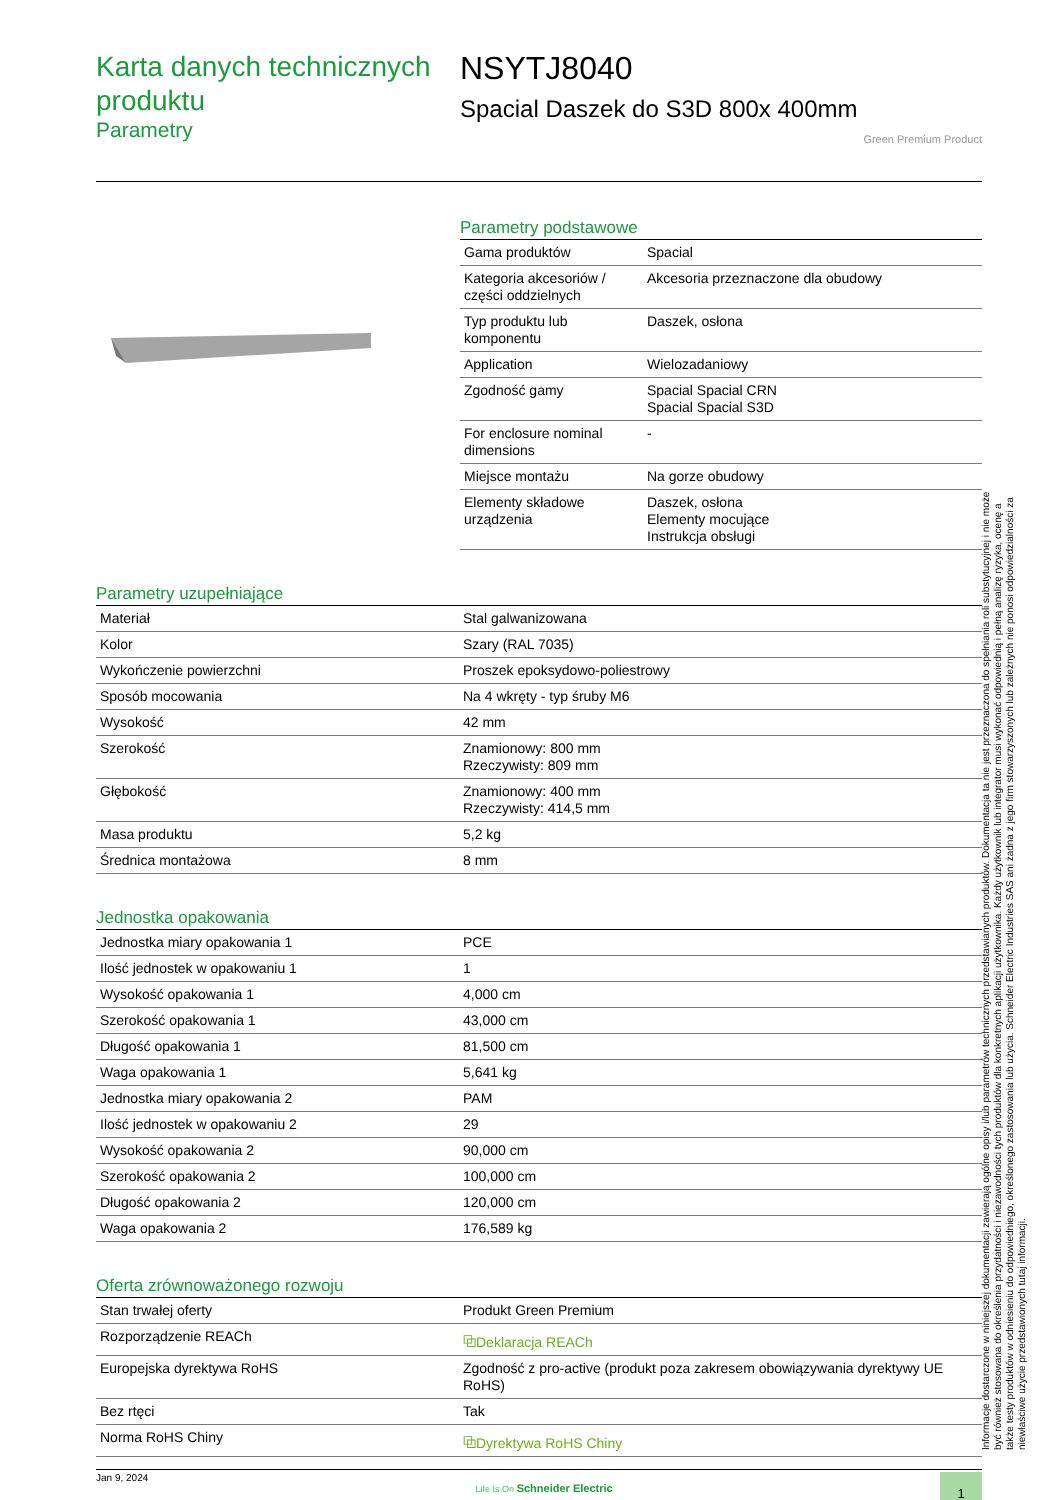Karta danych technicznych produktu
Parametry
NSYTJ8040
Spacial Daszek do S3D 800x 400mm
Green Premium Product
Parametry podstawowe
| Gama produktów | Spacial |
| Kategoria akcesoriów / części oddzielnych | Akcesoria przeznaczone dla obudowy |
| Typ produktu lub komponentu | Daszek, osłona |
| Application | Wielozadaniowy |
| Zgodność gamy | Spacial Spacial CRN Spacial Spacial S3D |
| For enclosure nominal dimensions | - |
| Miejsce montażu | Na gorze obudowy |
| Elementy składowe urządzenia | Daszek, osłona Elementy mocujące Instrukcja obsługi |
Parametry uzupełniające
| Materiał | Stal galwanizowana |
| Kolor | Szary (RAL 7035) |
| Wykończenie powierzchni | Proszek epoksydowo-poliestrowy |
| Sposób mocowania | Na 4 wkręty - typ śruby M6 |
| Wysokość | 42 mm |
| Szerokość | Znamionowy: 800 mm Rzeczywisty: 809 mm |
| Głębokość | Znamionowy: 400 mm Rzeczywisty: 414,5 mm |
| Masa produktu | 5,2 kg |
| Średnica montażowa | 8 mm |
Jednostka opakowania
| Jednostka miary opakowania 1 | PCE |
| Ilość jednostek w opakowaniu 1 | 1 |
| Wysokość opakowania 1 | 4,000 cm |
| Szerokość opakowania 1 | 43,000 cm |
| Długość opakowania 1 | 81,500 cm |
| Waga opakowania 1 | 5,641 kg |
| Jednostka miary opakowania 2 | PAM |
| Ilość jednostek w opakowaniu 2 | 29 |
| Wysokość opakowania 2 | 90,000 cm |
| Szerokość opakowania 2 | 100,000 cm |
| Długość opakowania 2 | 120,000 cm |
| Waga opakowania 2 | 176,589 kg |
Oferta zrównoważonego rozwoju
| Stan trwałej oferty | Produkt Green Premium |
| Rozporządzenie REACh | ⧉Deklaracja REACh |
| Europejska dyrektywa RoHS | Zgodność z pro-active (produkt poza zakresem obowiązywania dyrektywy UE RoHS) |
| Bez rtęci | Tak |
| Norma RoHS Chiny | ⧉Dyrektywa RoHS Chiny |
Jan 9, 2024 Life Is On Schneider Electric 1
Informacje dostarczone w niniejszej dokumentacji zawierają ogólne opisy i/lub parametrów technicznych przedstawianych produktów. Dokumentacja ta nie jest przeznaczona do spełniania roli substytucyjnej i nie może być również stosowana do określenia przydatności i niezawodności tych produktów dla konkretnych aplikacji użytkownika. Każdy użytkownik lub integrator musi wykonać odpowiednią i pełną analizę ryzyka, ocenę a także testy produktów w odniesieniu do odpowiedniego, określonego zastosowania lub użycia. Schneider Electric Industries SAS ani żadna z jego firm stowarzyszonych lub zależnych nie ponosi odpowiedzialności za niewłaściwe użycie przedstawionych tutaj informacji.